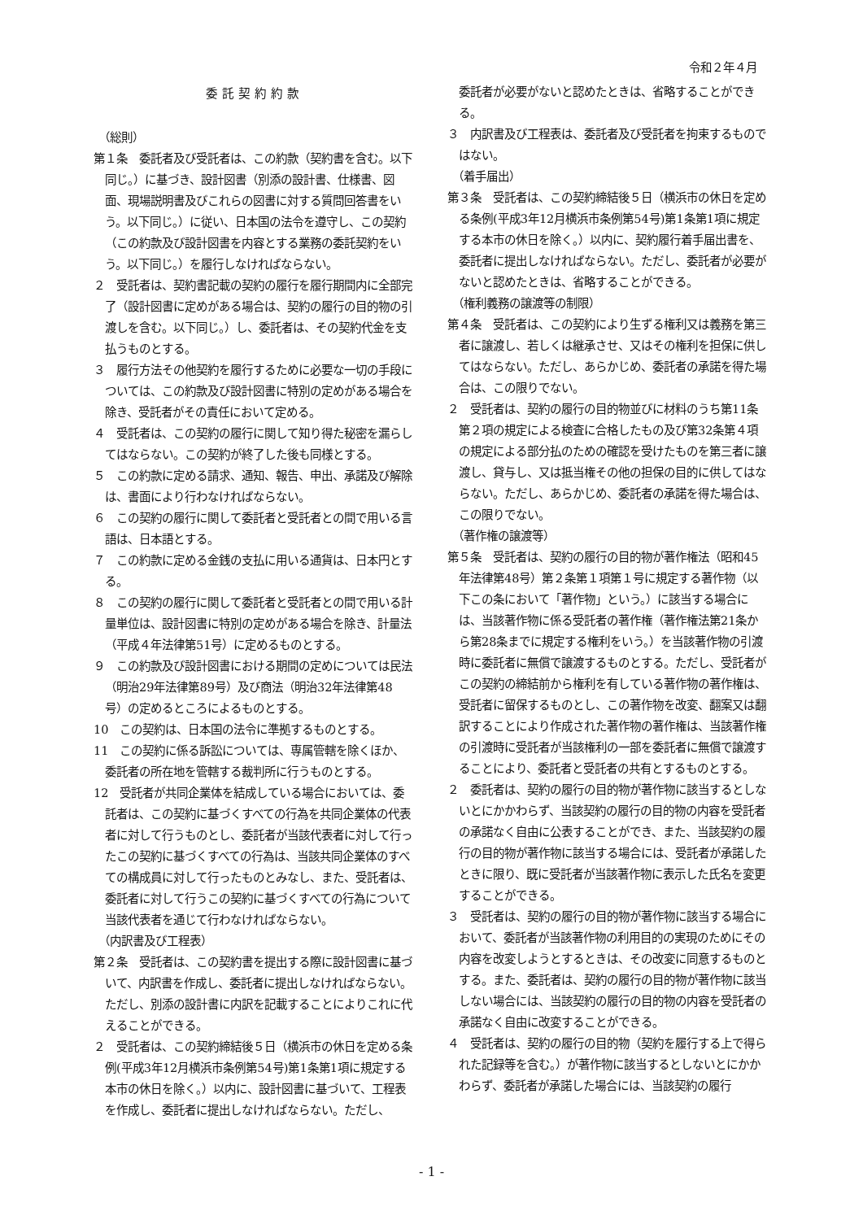令和２年４月
委託契約約款
（総則）
第１条　委託者及び受託者は、この約款（契約書を含む。以下同じ。）に基づき、設計図書（別添の設計書、仕様書、図面、現場説明書及びこれらの図書に対する質問回答書をいう。以下同じ。）に従い、日本国の法令を遵守し、この契約（この約款及び設計図書を内容とする業務の委託契約をいう。以下同じ。）を履行しなければならない。
２　受託者は、契約書記載の契約の履行を履行期間内に全部完了（設計図書に定めがある場合は、契約の履行の目的物の引渡しを含む。以下同じ。）し、委託者は、その契約代金を支払うものとする。
３　履行方法その他契約を履行するために必要な一切の手段については、この約款及び設計図書に特別の定めがある場合を除き、受託者がその責任において定める。
４　受託者は、この契約の履行に関して知り得た秘密を漏らしてはならない。この契約が終了した後も同様とする。
５　この約款に定める請求、通知、報告、申出、承諾及び解除は、書面により行わなければならない。
６　この契約の履行に関して委託者と受託者との間で用いる言語は、日本語とする。
７　この約款に定める金銭の支払に用いる通貨は、日本円とする。
８　この契約の履行に関して委託者と受託者との間で用いる計量単位は、設計図書に特別の定めがある場合を除き、計量法（平成４年法律第51号）に定めるものとする。
９　この約款及び設計図書における期間の定めについては民法（明治29年法律第89号）及び商法（明治32年法律第48号）の定めるところによるものとする。
10　この契約は、日本国の法令に準拠するものとする。
11　この契約に係る訴訟については、専属管轄を除くほか、委託者の所在地を管轄する裁判所に行うものとする。
12　受託者が共同企業体を結成している場合においては、委託者は、この契約に基づくすべての行為を共同企業体の代表者に対して行うものとし、委託者が当該代表者に対して行ったこの契約に基づくすべての行為は、当該共同企業体のすべての構成員に対して行ったものとみなし、また、受託者は、委託者に対して行うこの契約に基づくすべての行為について当該代表者を通じて行わなければならない。
（内訳書及び工程表）
第２条　受託者は、この契約書を提出する際に設計図書に基づいて、内訳書を作成し、委託者に提出しなければならない。ただし、別添の設計書に内訳を記載することによりこれに代えることができる。
２　受託者は、この契約締結後５日（横浜市の休日を定める条例(平成3年12月横浜市条例第54号)第1条第1項に規定する本市の休日を除く。）以内に、設計図書に基づいて、工程表を作成し、委託者に提出しなければならない。ただし、
委託者が必要がないと認めたときは、省略することができる。
３　内訳書及び工程表は、委託者及び受託者を拘束するものではない。
（着手届出）
第３条　受託者は、この契約締結後５日（横浜市の休日を定める条例(平成3年12月横浜市条例第54号)第1条第1項に規定する本市の休日を除く。）以内に、契約履行着手届出書を、委託者に提出しなければならない。ただし、委託者が必要がないと認めたときは、省略することができる。
（権利義務の譲渡等の制限）
第４条　受託者は、この契約により生ずる権利又は義務を第三者に譲渡し、若しくは継承させ、又はその権利を担保に供してはならない。ただし、あらかじめ、委託者の承諾を得た場合は、この限りでない。
２　受託者は、契約の履行の目的物並びに材料のうち第11条第２項の規定による検査に合格したもの及び第32条第４項の規定による部分払のための確認を受けたものを第三者に譲渡し、貸与し、又は抵当権その他の担保の目的に供してはならない。ただし、あらかじめ、委託者の承諾を得た場合は、この限りでない。
（著作権の譲渡等）
第５条　受託者は、契約の履行の目的物が著作権法（昭和45年法律第48号）第２条第１項第１号に規定する著作物（以下この条において「著作物」という。）に該当する場合には、当該著作物に係る受託者の著作権（著作権法第21条から第28条までに規定する権利をいう。）を当該著作物の引渡時に委託者に無償で譲渡するものとする。ただし、受託者がこの契約の締結前から権利を有している著作物の著作権は、受託者に留保するものとし、この著作物を改変、翻案又は翻訳することにより作成された著作物の著作権は、当該著作権の引渡時に受託者が当該権利の一部を委託者に無償で譲渡することにより、委託者と受託者の共有とするものとする。
２　委託者は、契約の履行の目的物が著作物に該当するとしないとにかかわらず、当該契約の履行の目的物の内容を受託者の承諾なく自由に公表することができ、また、当該契約の履行の目的物が著作物に該当する場合には、受託者が承諾したときに限り、既に受託者が当該著作物に表示した氏名を変更することができる。
３　受託者は、契約の履行の目的物が著作物に該当する場合において、委託者が当該著作物の利用目的の実現のためにその内容を改変しようとするときは、その改変に同意するものとする。また、委託者は、契約の履行の目的物が著作物に該当しない場合には、当該契約の履行の目的物の内容を受託者の承諾なく自由に改変することができる。
４　受託者は、契約の履行の目的物（契約を履行する上で得られた記録等を含む。）が著作物に該当するとしないとにかかわらず、委託者が承諾した場合には、当該契約の履行
- 1 -